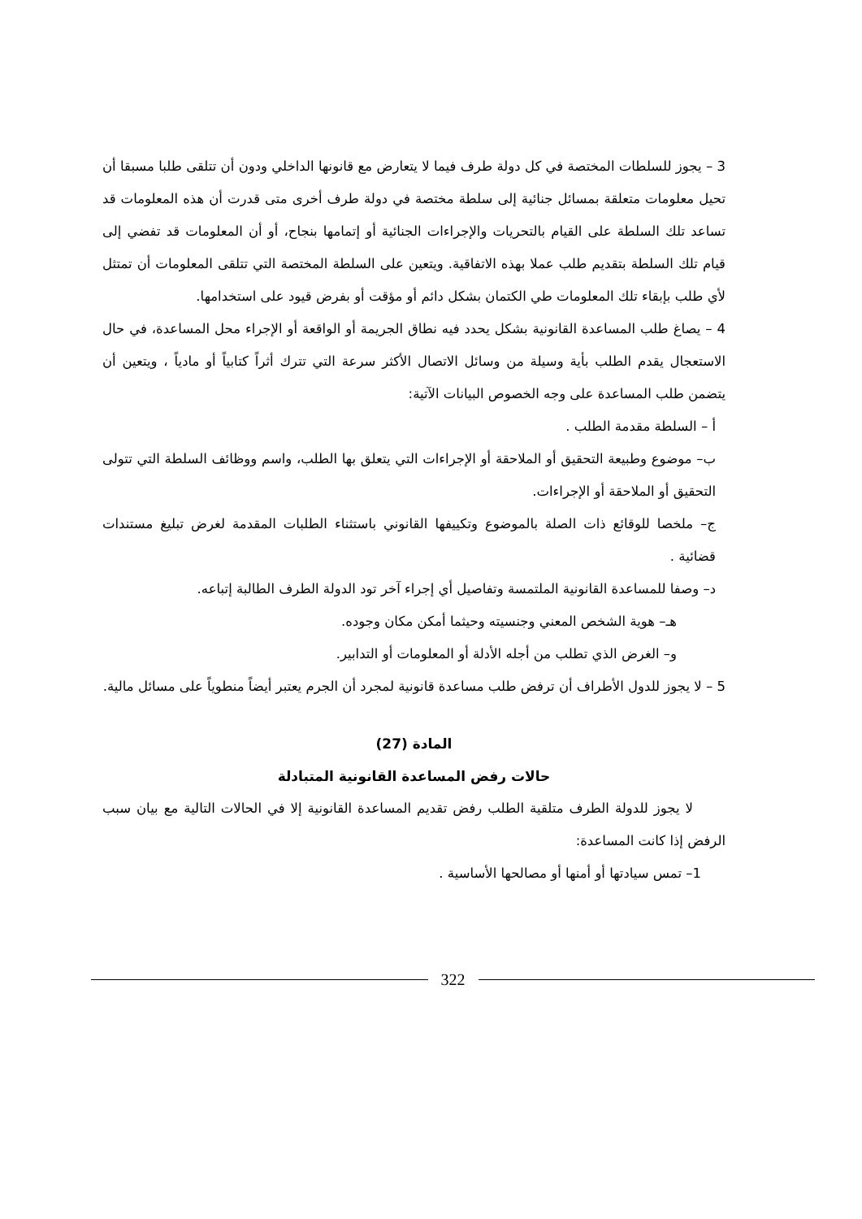3 – يجوز للسلطات المختصة في كل دولة طرف فيما لا يتعارض مع قانونها الداخلي ودون أن تتلقى طلبا مسبقا أن تحيل معلومات متعلقة بمسائل جنائية إلى سلطة مختصة في دولة طرف أخرى متى قدرت أن هذه المعلومات قد تساعد تلك السلطة على القيام بالتحريات والإجراءات الجنائية أو إتمامها بنجاح، أو أن المعلومات قد تفضي إلى قيام تلك السلطة بتقديم طلب عملا بهذه الاتفاقية. ويتعين على السلطة المختصة التي تتلقى المعلومات أن تمتثل لأي طلب بإبقاء تلك المعلومات طي الكتمان بشكل دائم أو مؤقت أو بفرض قيود على استخدامها.
4 – يصاغ طلب المساعدة القانونية بشكل يحدد فيه نطاق الجريمة أو الواقعة أو الإجراء محل المساعدة، في حال الاستعجال يقدم الطلب بأية وسيلة من وسائل الاتصال الأكثر سرعة التي تترك أثراً كتابياً أو مادياً ، ويتعين أن يتضمن طلب المساعدة على وجه الخصوص البيانات الآتية:
أ – السلطة مقدمة الطلب .
ب– موضوع وطبيعة التحقيق أو الملاحقة أو الإجراءات التي يتعلق بها الطلب، واسم ووظائف السلطة التي تتولى التحقيق أو الملاحقة أو الإجراءات.
ج– ملخصا للوقائع ذات الصلة بالموضوع وتكييفها القانوني باستثناء الطلبات المقدمة لغرض تبليغ مستندات قضائية .
د– وصفا للمساعدة القانونية الملتمسة وتفاصيل أي إجراء آخر تود الدولة الطرف الطالبة إتباعه.
هـ– هوية الشخص المعني وجنسيته وحيثما أمكن مكان وجوده.
و– الغرض الذي تطلب من أجله الأدلة أو المعلومات أو التدابير.
5 – لا يجوز للدول الأطراف أن ترفض طلب مساعدة قانونية لمجرد أن الجرم يعتبر أيضاً منطوياً على مسائل مالية.
المادة (27)
حالات رفض المساعدة القانونية المتبادلة
لا يجوز للدولة الطرف متلقية الطلب رفض تقديم المساعدة القانونية إلا في الحالات التالية مع بيان سبب الرفض إذا كانت المساعدة:
1– تمس سيادتها أو أمنها أو مصالحها الأساسية .
322